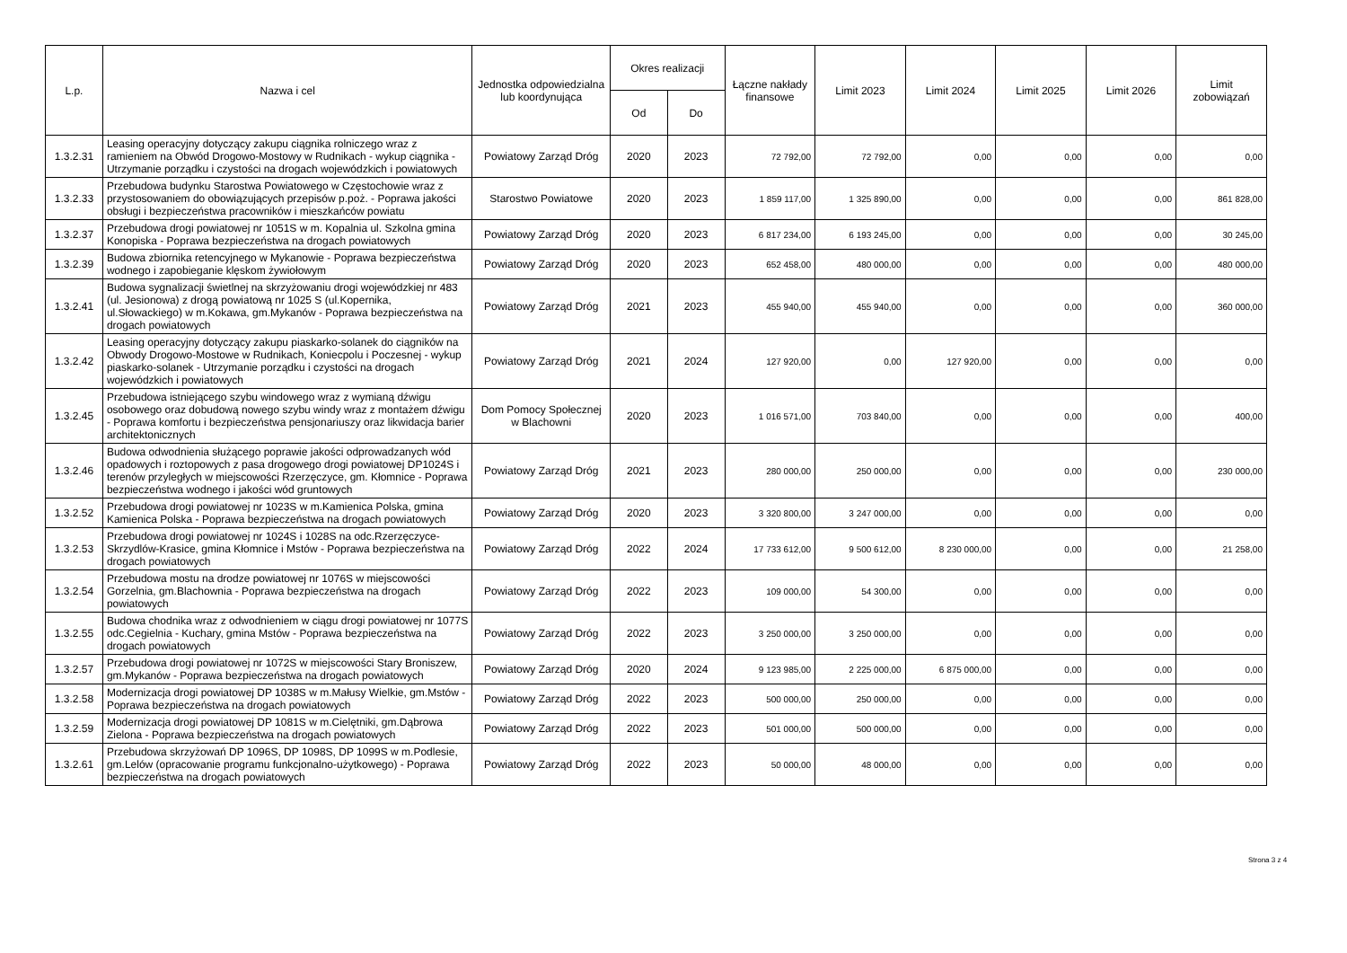| L.p. | Nazwa i cel | Jednostka odpowiedzialna lub koordynująca | Okres realizacji | | Łączne nakłady finansowe | Limit 2023 | Limit 2024 | Limit 2025 | Limit 2026 | Limit zobowiązań |
| --- | --- | --- | --- | --- | --- | --- | --- | --- | --- | --- |
| | | | Od | Do | | | | | | |
| 1.3.2.31 | Leasing operacyjny dotyczący zakupu ciągnika rolniczego wraz z ramieniem na Obwód Drogowo-Mostowy w Rudnikach - wykup ciągnika - Utrzymanie porządku i czystości na drogach wojewódzkich i powiatowych | Powiatowy Zarząd Dróg | 2020 | 2023 | 72 792,00 | 72 792,00 | 0,00 | 0,00 | 0,00 | 0,00 |
| 1.3.2.33 | Przebudowa budynku Starostwa Powiatowego w Częstochowie wraz z przystosowaniem do obowiązujących przepisów p.poż. - Poprawa jakości obsługi i bezpieczeństwa pracowników i mieszkańców powiatu | Starostwo Powiatowe | 2020 | 2023 | 1 859 117,00 | 1 325 890,00 | 0,00 | 0,00 | 0,00 | 861 828,00 |
| 1.3.2.37 | Przebudowa drogi powiatowej nr 1051S w m. Kopalnia ul. Szkolna gmina Konopiska - Poprawa bezpieczeństwa na drogach powiatowych | Powiatowy Zarząd Dróg | 2020 | 2023 | 6 817 234,00 | 6 193 245,00 | 0,00 | 0,00 | 0,00 | 30 245,00 |
| 1.3.2.39 | Budowa zbiornika retencyjnego w Mykanowie - Poprawa bezpieczeństwa wodnego i zapobieganie klęskom żywiołowym | Powiatowy Zarząd Dróg | 2020 | 2023 | 652 458,00 | 480 000,00 | 0,00 | 0,00 | 0,00 | 480 000,00 |
| 1.3.2.41 | Budowa sygnalizacji świetlnej na skrzyżowaniu drogi wojewódzkiej nr 483 (ul. Jesionowa) z drogą powiatową nr 1025 S (ul.Kopernika, ul.Słowackiego) w m.Kokawa, gm.Mykanów - Poprawa bezpieczeństwa na drogach powiatowych | Powiatowy Zarząd Dróg | 2021 | 2023 | 455 940,00 | 455 940,00 | 0,00 | 0,00 | 0,00 | 360 000,00 |
| 1.3.2.42 | Leasing operacyjny dotyczący zakupu piaskarko-solanek do ciągników na Obwody Drogowo-Mostowe w Rudnikach, Koniecpolu i Poczesnej - wykup piaskarko-solanek - Utrzymanie porządku i czystości na drogach wojewódzkich i powiatowych | Powiatowy Zarząd Dróg | 2021 | 2024 | 127 920,00 | 0,00 | 127 920,00 | 0,00 | 0,00 | 0,00 |
| 1.3.2.45 | Przebudowa istniejącego szybu windowego wraz z wymianą dźwigu osobowego oraz dobudową nowego szybu windy wraz z montażem dźwigu - Poprawa komfortu i bezpieczeństwa pensjonariuszy oraz likwidacja barier architektonicznych | Dom Pomocy Społecznej w Blachowni | 2020 | 2023 | 1 016 571,00 | 703 840,00 | 0,00 | 0,00 | 0,00 | 400,00 |
| 1.3.2.46 | Budowa odwodnienia służącego poprawie jakości odprowadzanych wód opadowych i roztopowych z pasa drogowego drogi powiatowej DP1024S i terenów przyległych w miejscowości Rzerzęczyce, gm. Kłomnice - Poprawa bezpieczeństwa wodnego i jakości wód gruntowych | Powiatowy Zarząd Dróg | 2021 | 2023 | 280 000,00 | 250 000,00 | 0,00 | 0,00 | 0,00 | 230 000,00 |
| 1.3.2.52 | Przebudowa drogi powiatowej nr 1023S w m.Kamienica Polska, gmina Kamienica Polska - Poprawa bezpieczeństwa na drogach powiatowych | Powiatowy Zarząd Dróg | 2020 | 2023 | 3 320 800,00 | 3 247 000,00 | 0,00 | 0,00 | 0,00 | 0,00 |
| 1.3.2.53 | Przebudowa drogi powiatowej nr 1024S i 1028S na odc.Rzerzęczyce-Skrzydlów-Krasice, gmina Kłomnice i Mstów - Poprawa bezpieczeństwa na drogach powiatowych | Powiatowy Zarząd Dróg | 2022 | 2024 | 17 733 612,00 | 9 500 612,00 | 8 230 000,00 | 0,00 | 0,00 | 21 258,00 |
| 1.3.2.54 | Przebudowa mostu na drodze powiatowej nr 1076S w miejscowości Gorzelnia, gm.Blachownia - Poprawa bezpieczeństwa na drogach powiatowych | Powiatowy Zarząd Dróg | 2022 | 2023 | 109 000,00 | 54 300,00 | 0,00 | 0,00 | 0,00 | 0,00 |
| 1.3.2.55 | Budowa chodnika wraz z odwodnieniem w ciągu drogi powiatowej nr 1077S odc.Cegielnia - Kuchary, gmina Mstów - Poprawa bezpieczeństwa na drogach powiatowych | Powiatowy Zarząd Dróg | 2022 | 2023 | 3 250 000,00 | 3 250 000,00 | 0,00 | 0,00 | 0,00 | 0,00 |
| 1.3.2.57 | Przebudowa drogi powiatowej nr 1072S w miejscowości Stary Broniszew, gm.Mykanów - Poprawa bezpieczeństwa na drogach powiatowych | Powiatowy Zarząd Dróg | 2020 | 2024 | 9 123 985,00 | 2 225 000,00 | 6 875 000,00 | 0,00 | 0,00 | 0,00 |
| 1.3.2.58 | Modernizacja drogi powiatowej DP 1038S w m.Małusy Wielkie, gm.Mstów - Poprawa bezpieczeństwa na drogach powiatowych | Powiatowy Zarząd Dróg | 2022 | 2023 | 500 000,00 | 250 000,00 | 0,00 | 0,00 | 0,00 | 0,00 |
| 1.3.2.59 | Modernizacja drogi powiatowej DP 1081S w m.Cielętniki, gm.Dąbrowa Zielona - Poprawa bezpieczeństwa na drogach powiatowych | Powiatowy Zarząd Dróg | 2022 | 2023 | 501 000,00 | 500 000,00 | 0,00 | 0,00 | 0,00 | 0,00 |
| 1.3.2.61 | Przebudowa skrzyżowań DP 1096S, DP 1098S, DP 1099S w m.Podlesie, gm.Lelów (opracowanie programu funkcjonalno-użytkowego) - Poprawa bezpieczeństwa na drogach powiatowych | Powiatowy Zarząd Dróg | 2022 | 2023 | 50 000,00 | 48 000,00 | 0,00 | 0,00 | 0,00 | 0,00 |
Strona 3 z 4